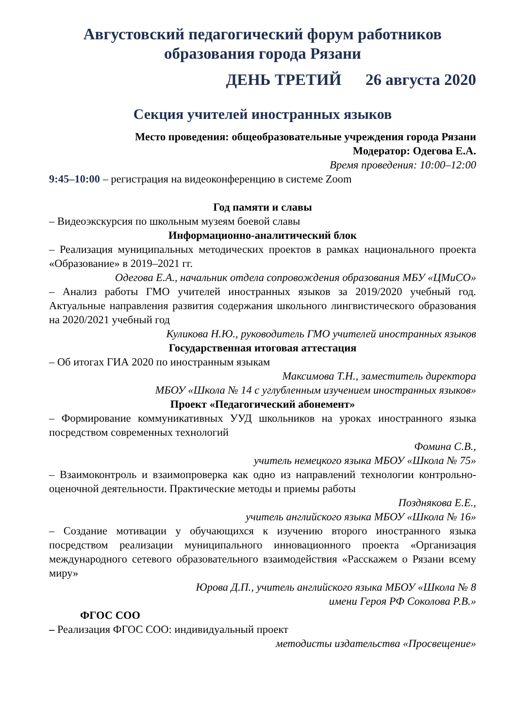Августовский педагогический форум работников образования города Рязани
ДЕНЬ ТРЕТИЙ 26 августа 2020
Секция учителей иностранных языков
Место проведения: общеобразовательные учреждения города Рязани
Модератор: Одегова Е.А.
Время проведения: 10:00–12:00
9:45–10:00 – регистрация на видеоконференцию в системе Zoom
Год памяти и славы
– Видеоэкскурсия по школьным музеям боевой славы
Информационно-аналитический блок
– Реализация муниципальных методических проектов в рамках национального проекта «Образование» в 2019–2021 гг.
Одегова Е.А., начальник отдела сопровождения образования МБУ «ЦМиСО»
– Анализ работы ГМО учителей иностранных языков за 2019/2020 учебный год. Актуальные направления развития содержания школьного лингвистического образования на 2020/2021 учебный год
Куликова Н.Ю., руководитель ГМО учителей иностранных языков
Государственная итоговая аттестация
– Об итогах ГИА 2020 по иностранным языкам
Максимова Т.Н., заместитель директора
МБОУ «Школа № 14 с углубленным изучением иностранных языков»
Проект «Педагогический абонемент»
– Формирование коммуникативных УУД школьников на уроках иностранного языка посредством современных технологий
Фомина С.В.,
учитель немецкого языка МБОУ «Школа № 75»
– Взаимоконтроль и взаимопроверка как одно из направлений технологии контрольно-оценочной деятельности. Практические методы и приемы работы
Позднякова Е.Е.,
учитель английского языка МБОУ «Школа № 16»
– Создание мотивации у обучающихся к изучению второго иностранного языка посредством реализации муниципального инновационного проекта «Организация международного сетевого образовательного взаимодействия «Расскажем о Рязани всему миру»
Юрова Д.П., учитель английского языка МБОУ «Школа № 8
имени Героя РФ Соколова Р.В.»
ФГОС СОО
– Реализация ФГОС СОО: индивидуальный проект
методисты издательства «Просвещение»